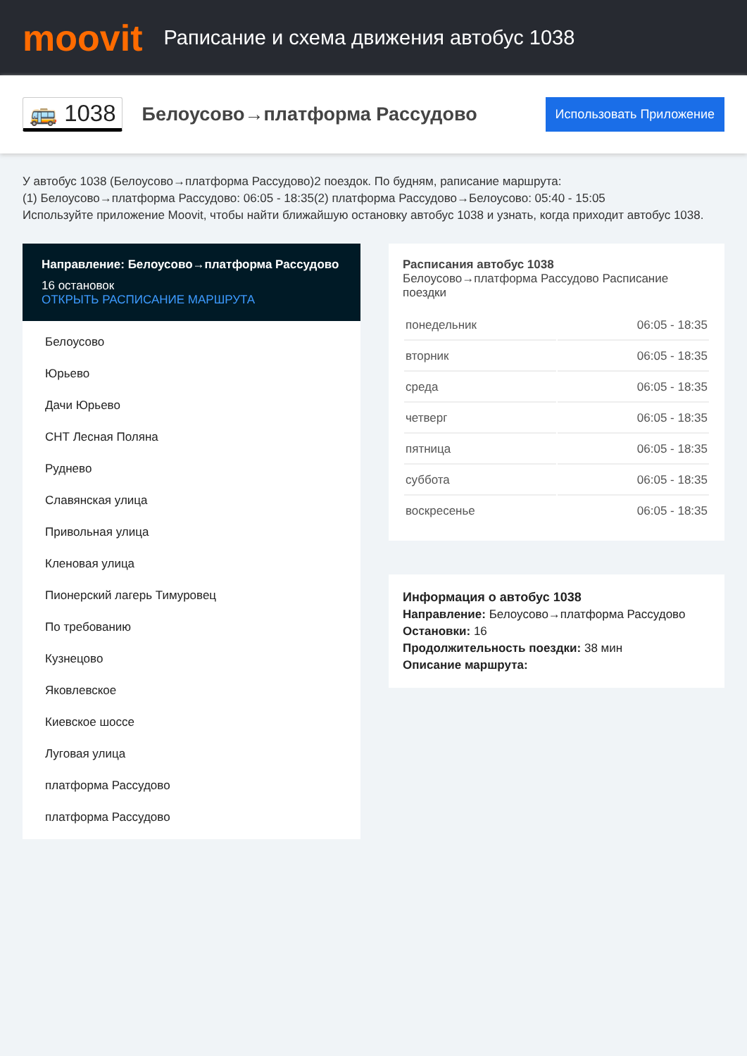moovit
Раписание и схема движения автобус 1038
🚌 1038
Белоусово→платформа Рассудово
Использовать Приложение
У автобус 1038 (Белоусово→платформа Рассудово)2 поездок. По будням, раписание маршрута:
(1) Белоусово→платформа Рассудово: 06:05 - 18:35(2) платформа Рассудово→Белоусово: 05:40 - 15:05
Используйте приложение Moovit, чтобы найти ближайшую остановку автобус 1038 и узнать, когда приходит автобус 1038.
Направление: Белоусово→платформа Рассудово
16 остановок
ОТКРЫТЬ РАСПИСАНИЕ МАРШРУТА
Белоусово
Юрьево
Дачи Юрьево
СНТ Лесная Поляна
Руднево
Славянская улица
Привольная улица
Кленовая улица
Пионерский лагерь Тимуровец
По требованию
Кузнецово
Яковлевское
Киевское шоссе
Луговая улица
платформа Рассудово
платформа Рассудово
Расписания автобус 1038
Белоусово→платформа Рассудово Расписание поездки
| понедельник | 06:05 - 18:35 |
| вторник | 06:05 - 18:35 |
| среда | 06:05 - 18:35 |
| четверг | 06:05 - 18:35 |
| пятница | 06:05 - 18:35 |
| суббота | 06:05 - 18:35 |
| воскресенье | 06:05 - 18:35 |
Информация о автобус 1038
Направление: Белоусово→платформа Рассудово
Остановки: 16
Продолжительность поездки: 38 мин
Описание маршрута: